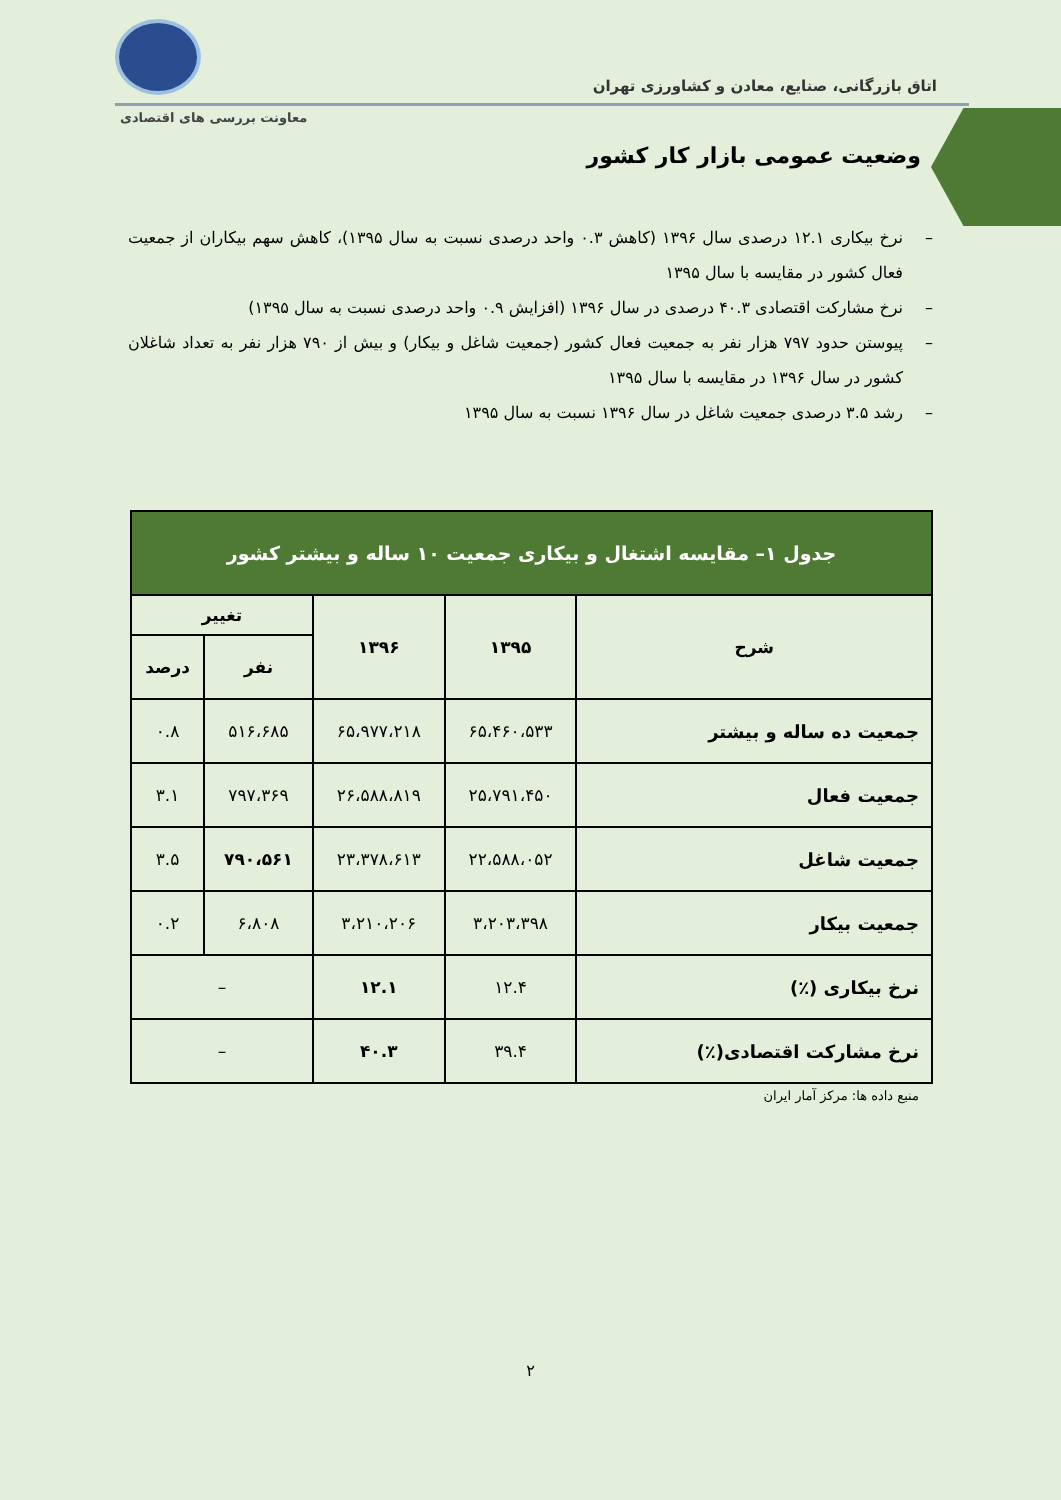اتاق بازرگانی، صنایع، معادن و کشاورزی تهران
معاونت بررسی های اقتصادی
وضعیت عمومی بازار کار کشور
– نرخ بیکاری ۱۲.۱ درصدی سال ۱۳۹۶ (کاهش ۰.۳ واحد درصدی نسبت به سال ۱۳۹۵)، کاهش سهم بیکاران از جمعیت فعال کشور در مقایسه با سال ۱۳۹۵
– نرخ مشارکت اقتصادی ۴۰.۳ درصدی در سال ۱۳۹۶ (افزایش ۰.۹ واحد درصدی نسبت به سال ۱۳۹۵)
– پیوستن حدود ۷۹۷ هزار نفر به جمعیت فعال کشور (جمعیت شاغل و بیکار) و بیش از ۷۹۰ هزار نفر به تعداد شاغلان کشور در سال ۱۳۹۶ در مقایسه با سال ۱۳۹۵
– رشد ۳.۵ درصدی جمعیت شاغل در سال ۱۳۹۶ نسبت به سال ۱۳۹۵
| جدول ۱– مقایسه اشتغال و بیکاری جمعیت ۱۰ ساله و بیشتر کشور | | | | |
| --- | --- | --- | --- | --- |
| شرح | ۱۳۹۵ | ۱۳۹۶ | تغییر | |
| | | | نفر | درصد |
| جمعیت ده ساله و بیشتر | ۶۵،۴۶۰،۵۳۳ | ۶۵،۹۷۷،۲۱۸ | ۵۱۶،۶۸۵ | ۰.۸ |
| جمعیت فعال | ۲۵،۷۹۱،۴۵۰ | ۲۶،۵۸۸،۸۱۹ | ۷۹۷،۳۶۹ | ۳.۱ |
| جمعیت شاغل | ۲۲،۵۸۸،۰۵۲ | ۲۳،۳۷۸،۶۱۳ | ۷۹۰،۵۶۱ | ۳.۵ |
| جمعیت بیکار | ۳،۲۰۳،۳۹۸ | ۳،۲۱۰،۲۰۶ | ۶،۸۰۸ | ۰.۲ |
| نرخ بیکاری (٪) | ۱۲.۴ | ۱۲.۱ | – | |
| نرخ مشارکت اقتصادی(٪) | ۳۹.۴ | ۴۰.۳ | – | |
منبع داده ها: مرکز آمار ایران
۲